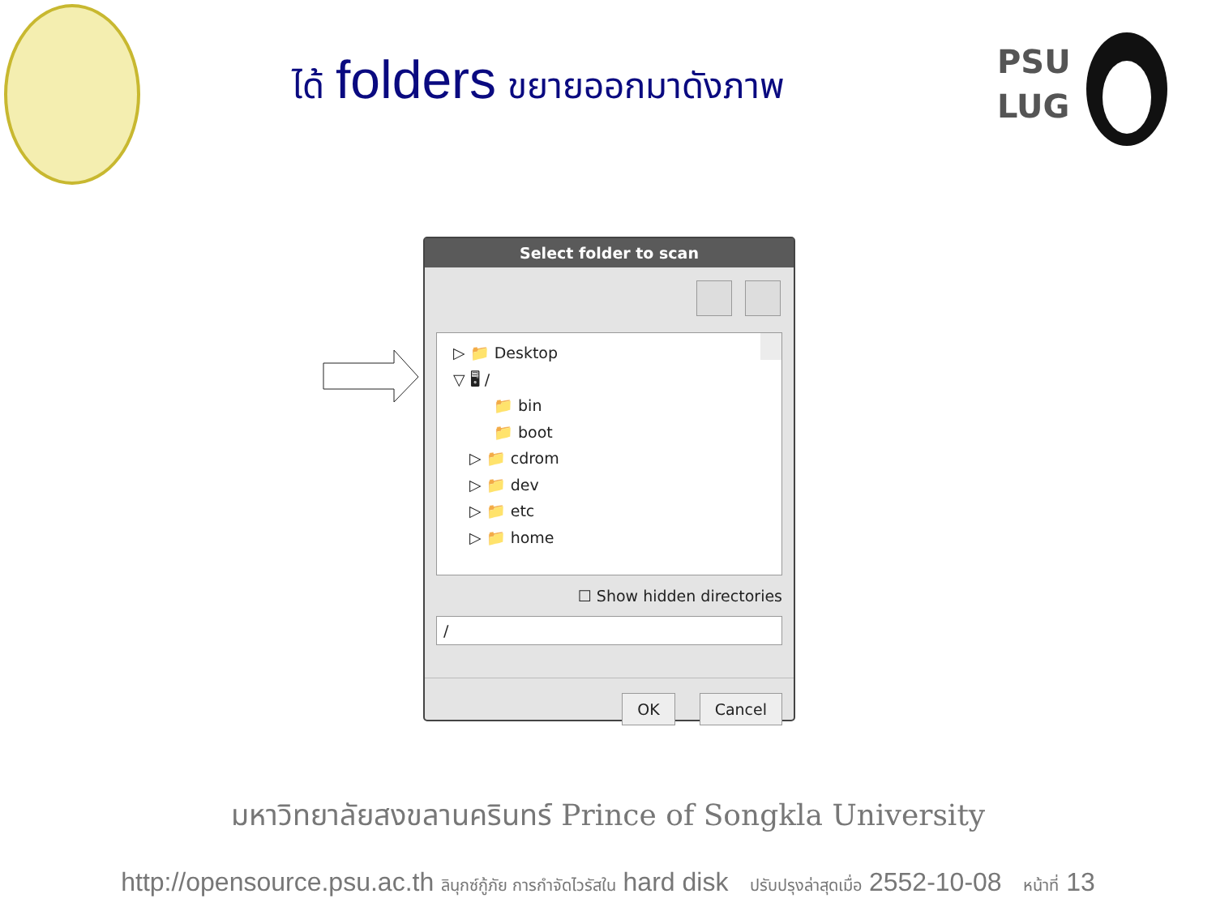ได้ folders ขยายออกมาดังภาพ
PSU
LUG
Select folder to scan
▷ 📁 Desktop
▽ 🖥 /
📁 bin
📁 boot
▷ 📁 cdrom
▷ 📁 dev
▷ 📁 etc
▷ 📁 home
☐ Show hidden directories
/
OK Cancel
มหาวิทยาลัยสงขลานครินทร์ Prince of Songkla University
http://opensource.psu.ac.th ลินุกซ์กู้ภัย การกำจัดไวรัสใน hard disk ปรับปรุงล่าสุดเมื่อ 2552-10-08 หน้าที่ 13